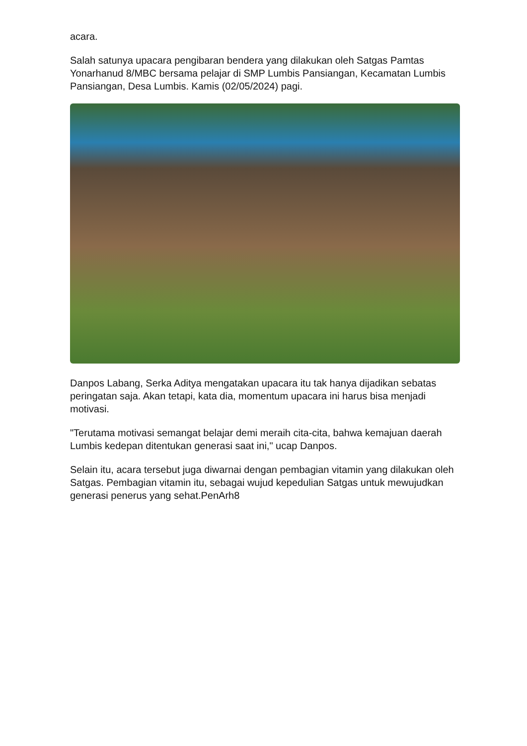acara.
Salah satunya upacara pengibaran bendera yang dilakukan oleh Satgas Pamtas Yonarhanud 8/MBC bersama pelajar di SMP Lumbis Pansiangan, Kecamatan Lumbis Pansiangan, Desa Lumbis. Kamis (02/05/2024) pagi.
Danpos Labang, Serka Aditya mengatakan upacara itu tak hanya dijadikan sebatas peringatan saja. Akan tetapi, kata dia, momentum upacara ini harus bisa menjadi motivasi.
"Terutama motivasi semangat belajar demi meraih cita-cita, bahwa kemajuan daerah Lumbis kedepan ditentukan generasi saat ini," ucap Danpos.
Selain itu, acara tersebut juga diwarnai dengan pembagian vitamin yang dilakukan oleh Satgas. Pembagian vitamin itu, sebagai wujud kepedulian Satgas untuk mewujudkan generasi penerus yang sehat.PenArh8